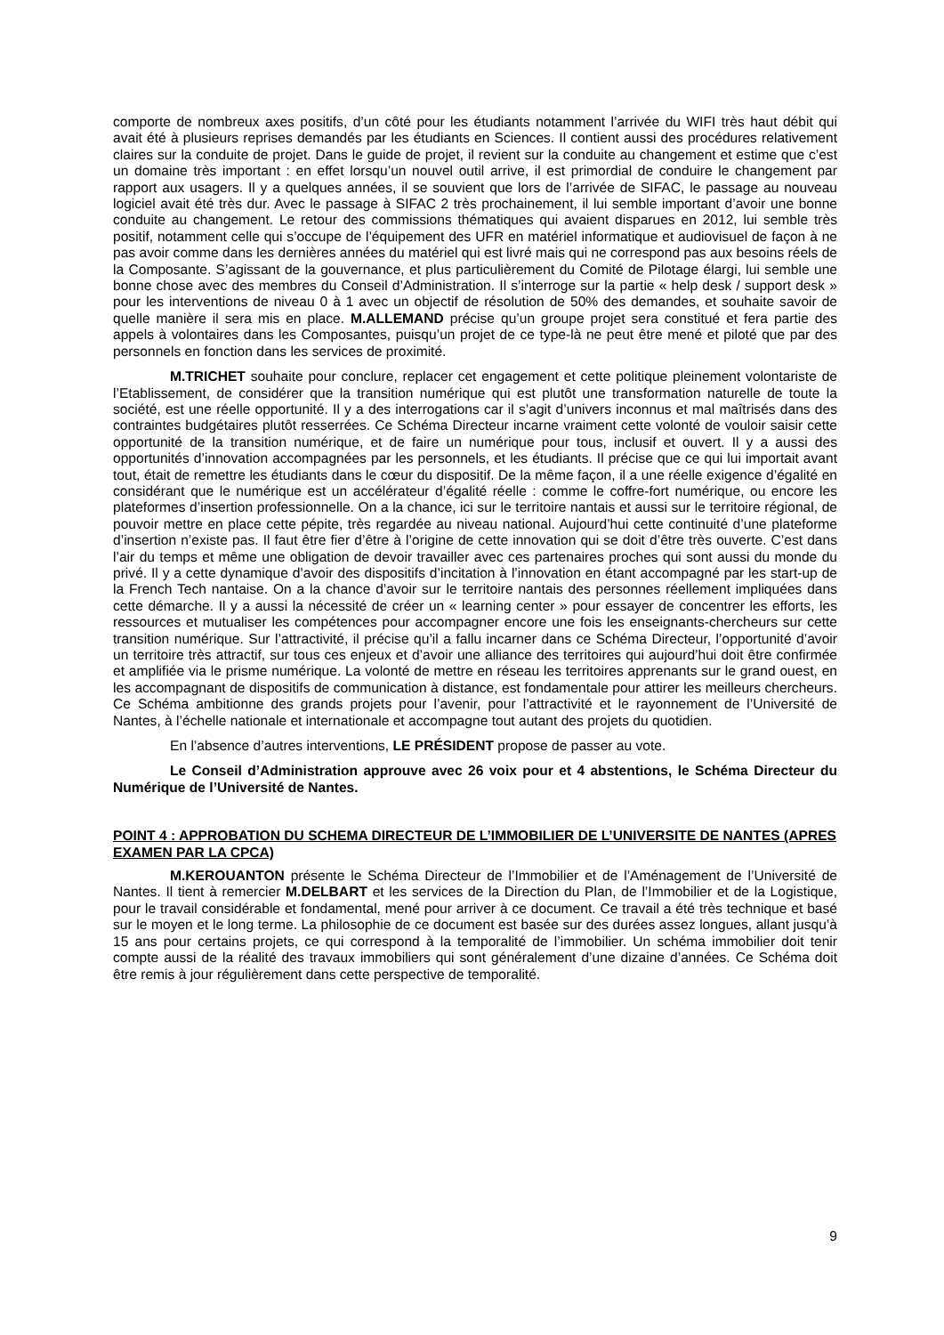comporte de nombreux axes positifs, d’un côté pour les étudiants notamment l’arrivée du WIFI très haut débit qui avait été à plusieurs reprises demandés par les étudiants en Sciences. Il contient aussi des procédures relativement claires sur la conduite de projet. Dans le guide de projet, il revient sur la conduite au changement et estime que c’est un domaine très important : en effet lorsqu’un nouvel outil arrive, il est primordial de conduire le changement par rapport aux usagers. Il y a quelques années, il se souvient que lors de l’arrivée de SIFAC, le passage au nouveau logiciel avait été très dur. Avec le passage à SIFAC 2 très prochainement, il lui semble important d’avoir une bonne conduite au changement. Le retour des commissions thématiques qui avaient disparues en 2012, lui semble très positif, notamment celle qui s’occupe de l’équipement des UFR en matériel informatique et audiovisuel de façon à ne pas avoir comme dans les dernières années du matériel qui est livré mais qui ne correspond pas aux besoins réels de la Composante. S’agissant de la gouvernance, et plus particulièrement du Comité de Pilotage élargi, lui semble une bonne chose avec des membres du Conseil d’Administration. Il s’interroge sur la partie « help desk / support desk » pour les interventions de niveau 0 à 1 avec un objectif de résolution de 50% des demandes, et souhaite savoir de quelle manière il sera mis en place. M.ALLEMAND précise qu’un groupe projet sera constitué et fera partie des appels à volontaires dans les Composantes, puisqu’un projet de ce type-là ne peut être mené et piloté que par des personnels en fonction dans les services de proximité.
M.TRICHET souhaite pour conclure, replacer cet engagement et cette politique pleinement volontariste de l’Etablissement, de considérer que la transition numérique qui est plutôt une transformation naturelle de toute la société, est une réelle opportunité. Il y a des interrogations car il s’agit d’univers inconnus et mal maîtrisés dans des contraintes budgétaires plutôt resserrées. Ce Schéma Directeur incarne vraiment cette volonté de vouloir saisir cette opportunité de la transition numérique, et de faire un numérique pour tous, inclusif et ouvert. Il y a aussi des opportunités d’innovation accompagnées par les personnels, et les étudiants. Il précise que ce qui lui importait avant tout, était de remettre les étudiants dans le cœur du dispositif. De la même façon, il a une réelle exigence d’égalité en considérant que le numérique est un accélérateur d’égalité réelle : comme le coffre-fort numérique, ou encore les plateformes d’insertion professionnelle. On a la chance, ici sur le territoire nantais et aussi sur le territoire régional, de pouvoir mettre en place cette pépite, très regardée au niveau national. Aujourd’hui cette continuité d’une plateforme d’insertion n’existe pas. Il faut être fier d’être à l’origine de cette innovation qui se doit d’être très ouverte. C’est dans l’air du temps et même une obligation de devoir travailler avec ces partenaires proches qui sont aussi du monde du privé. Il y a cette dynamique d’avoir des dispositifs d’incitation à l’innovation en étant accompagné par les start-up de la French Tech nantaise. On a la chance d’avoir sur le territoire nantais des personnes réellement impliquées dans cette démarche. Il y a aussi la nécessité de créer un « learning center » pour essayer de concentrer les efforts, les ressources et mutualiser les compétences pour accompagner encore une fois les enseignants-chercheurs sur cette transition numérique. Sur l’attractivité, il précise qu’il a fallu incarner dans ce Schéma Directeur, l’opportunité d’avoir un territoire très attractif, sur tous ces enjeux et d’avoir une alliance des territoires qui aujourd’hui doit être confirmée et amplifiée via le prisme numérique. La volonté de mettre en réseau les territoires apprenants sur le grand ouest, en les accompagnant de dispositifs de communication à distance, est fondamentale pour attirer les meilleurs chercheurs. Ce Schéma ambitionne des grands projets pour l’avenir, pour l’attractivité et le rayonnement de l’Université de Nantes, à l’échelle nationale et internationale et accompagne tout autant des projets du quotidien.
En l’absence d’autres interventions, LE PRÉSIDENT propose de passer au vote.
Le Conseil d’Administration approuve avec 26 voix pour et 4 abstentions, le Schéma Directeur du Numérique de l’Université de Nantes.
POINT 4 : APPROBATION DU SCHEMA DIRECTEUR DE L’IMMOBILIER DE L’UNIVERSITE DE NANTES (APRES EXAMEN PAR LA CPCA)
M.KEROUANTON présente le Schéma Directeur de l’Immobilier et de l’Aménagement de l’Université de Nantes. Il tient à remercier M.DELBART et les services de la Direction du Plan, de l’Immobilier et de la Logistique, pour le travail considérable et fondamental, mené pour arriver à ce document. Ce travail a été très technique et basé sur le moyen et le long terme. La philosophie de ce document est basée sur des durées assez longues, allant jusqu’à 15 ans pour certains projets, ce qui correspond à la temporalité de l’immobilier. Un schéma immobilier doit tenir compte aussi de la réalité des travaux immobiliers qui sont généralement d’une dizaine d’années. Ce Schéma doit être remis à jour régulièrement dans cette perspective de temporalité.
9